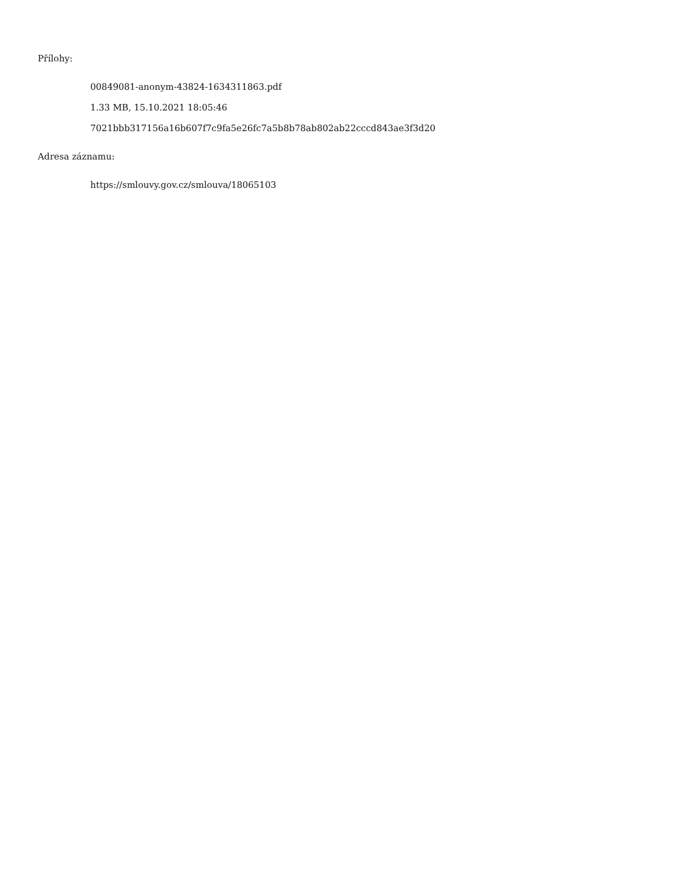Přílohy:
00849081-anonym-43824-1634311863.pdf
1.33 MB, 15.10.2021 18:05:46
7021bbb317156a16b607f7c9fa5e26fc7a5b8b78ab802ab22cccd843ae3f3d20
Adresa záznamu:
https://smlouvy.gov.cz/smlouva/18065103